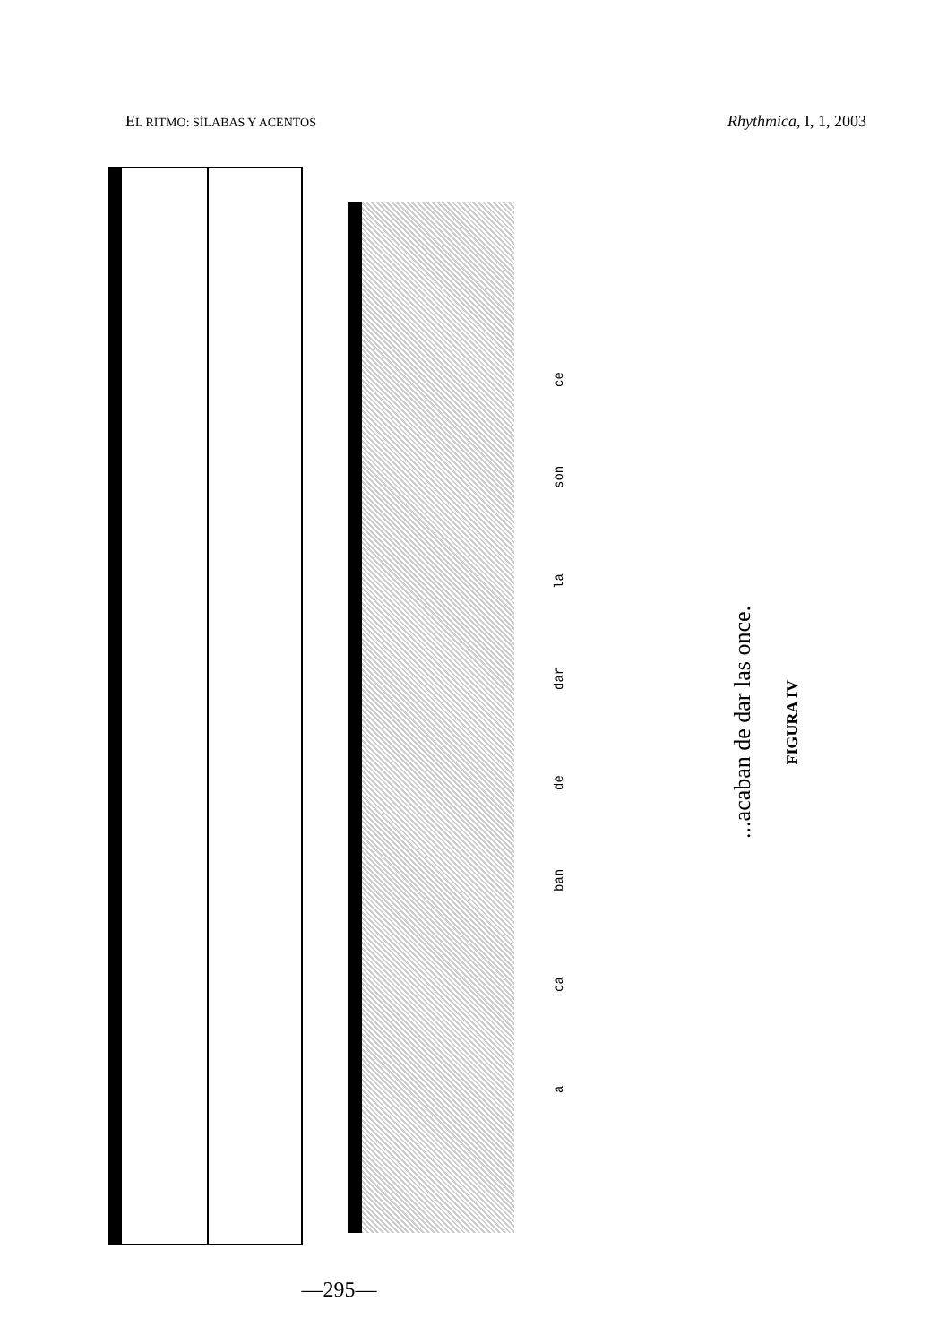EL RITMO: SÍLABAS Y ACENTOS Rhythmica, I, 1, 2003
a
ca
ban
de
dar
la
son
ce
...acaban de dar las once.
FIGURA IV
—295—